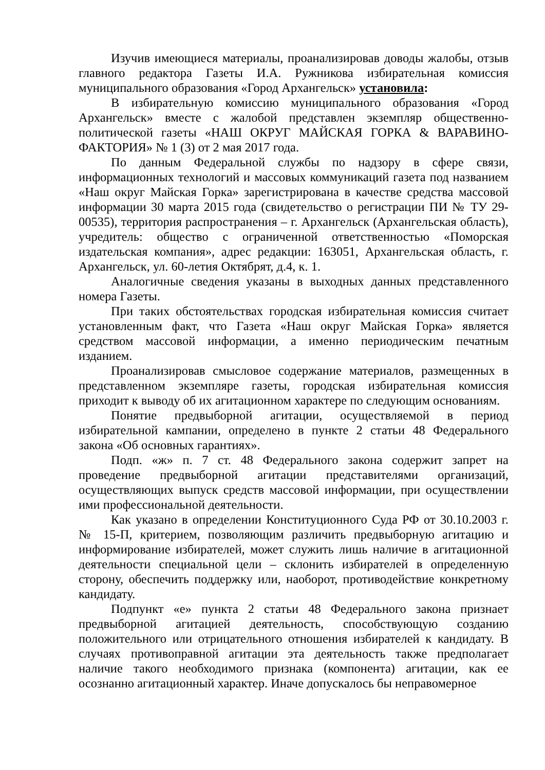Изучив имеющиеся материалы, проанализировав доводы жалобы, отзыв главного редактора Газеты И.А. Ружникова избирательная комиссия муниципального образования «Город Архангельск» установила:
В избирательную комиссию муниципального образования «Город Архангельск» вместе с жалобой представлен экземпляр общественно-политической газеты «НАШ ОКРУГ МАЙСКАЯ ГОРКА & ВАРАВИНО-ФАКТОРИЯ» № 1 (3) от 2 мая 2017 года.
По данным Федеральной службы по надзору в сфере связи, информационных технологий и массовых коммуникаций газета под названием «Наш округ Майская Горка» зарегистрирована в качестве средства массовой информации 30 марта 2015 года (свидетельство о регистрации ПИ № ТУ 29-00535), территория распространения – г. Архангельск (Архангельская область), учредитель: общество с ограниченной ответственностью «Поморская издательская компания», адрес редакции: 163051, Архангельская область, г. Архангельск, ул. 60-летия Октябрят, д.4, к. 1.
Аналогичные сведения указаны в выходных данных представленного номера Газеты.
При таких обстоятельствах городская избирательная комиссия считает установленным факт, что Газета «Наш округ Майская Горка» является средством массовой информации, а именно периодическим печатным изданием.
Проанализировав смысловое содержание материалов, размещенных в представленном экземпляре газеты, городская избирательная комиссия приходит к выводу об их агитационном характере по следующим основаниям.
Понятие предвыборной агитации, осуществляемой в период избирательной кампании, определено в пункте 2 статьи 48 Федерального закона «Об основных гарантиях».
Подп. «ж» п. 7 ст. 48 Федерального закона содержит запрет на проведение предвыборной агитации представителями организаций, осуществляющих выпуск средств массовой информации, при осуществлении ими профессиональной деятельности.
Как указано в определении Конституционного Суда РФ от 30.10.2003 г. № 15-П, критерием, позволяющим различить предвыборную агитацию и информирование избирателей, может служить лишь наличие в агитационной деятельности специальной цели – склонить избирателей в определенную сторону, обеспечить поддержку или, наоборот, противодействие конкретному кандидату.
Подпункт «е» пункта 2 статьи 48 Федерального закона признает предвыборной агитацией деятельность, способствующую созданию положительного или отрицательного отношения избирателей к кандидату. В случаях противоправной агитации эта деятельность также предполагает наличие такого необходимого признака (компонента) агитации, как ее осознанно агитационный характер. Иначе допускалось бы неправомерное